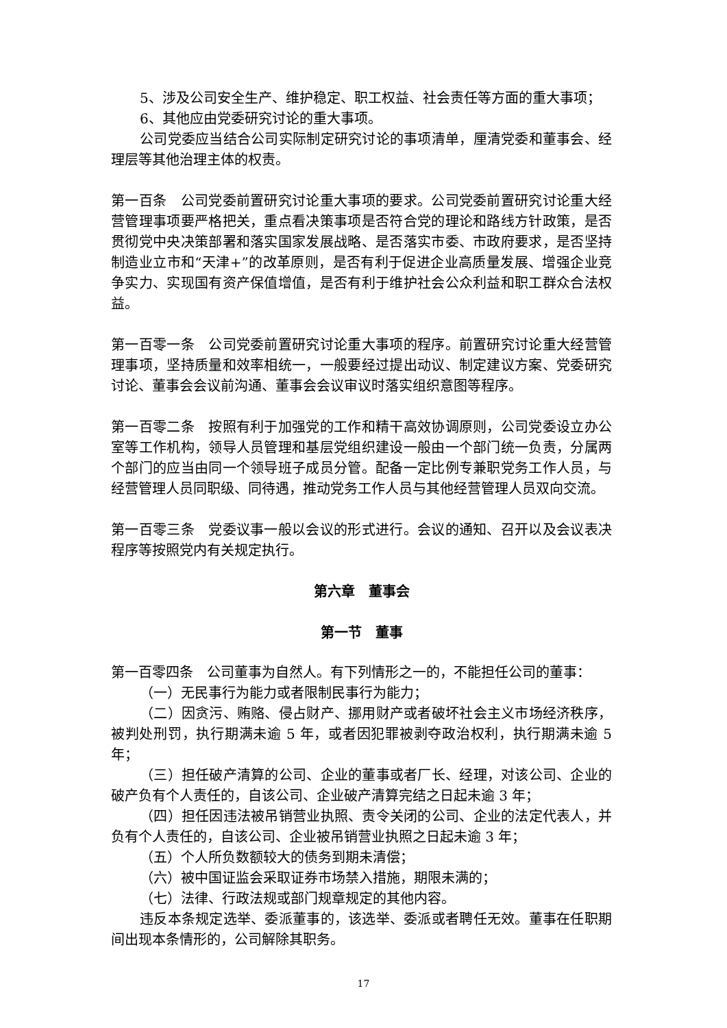5、涉及公司安全生产、维护稳定、职工权益、社会责任等方面的重大事项；
6、其他应由党委研究讨论的重大事项。
公司党委应当结合公司实际制定研究讨论的事项清单，厘清党委和董事会、经理层等其他治理主体的权责。
第一百条　公司党委前置研究讨论重大事项的要求。公司党委前置研究讨论重大经营管理事项要严格把关，重点看决策事项是否符合党的理论和路线方针政策，是否贯彻党中央决策部署和落实国家发展战略、是否落实市委、市政府要求，是否坚持制造业立市和“天津+”的改革原则，是否有利于促进企业高质量发展、增强企业竞争实力、实现国有资产保值增值，是否有利于维护社会公众利益和职工群众合法权益。
第一百零一条　公司党委前置研究讨论重大事项的程序。前置研究讨论重大经营管理事项，坚持质量和效率相统一，一般要经过提出动议、制定建议方案、党委研究讨论、董事会会议前沟通、董事会会议审议时落实组织意图等程序。
第一百零二条　按照有利于加强党的工作和精干高效协调原则，公司党委设立办公室等工作机构，领导人员管理和基层党组织建设一般由一个部门统一负责，分属两个部门的应当由同一个领导班子成员分管。配备一定比例专兼职党务工作人员，与经营管理人员同职级、同待遇，推动党务工作人员与其他经营管理人员双向交流。
第一百零三条　党委议事一般以会议的形式进行。会议的通知、召开以及会议表决程序等按照党内有关规定执行。
第六章　董事会
第一节　董事
第一百零四条　公司董事为自然人。有下列情形之一的，不能担任公司的董事：
（一）无民事行为能力或者限制民事行为能力；
（二）因贪污、贿赂、侵占财产、挪用财产或者破坏社会主义市场经济秩序，被判处刑罚，执行期满未逾 5 年，或者因犯罪被剥夺政治权利，执行期满未逾 5 年；
（三）担任破产清算的公司、企业的董事或者厂长、经理，对该公司、企业的破产负有个人责任的，自该公司、企业破产清算完结之日起未逾 3 年；
（四）担任因违法被吊销营业执照、责令关闭的公司、企业的法定代表人，并负有个人责任的，自该公司、企业被吊销营业执照之日起未逾 3 年；
（五）个人所负数额较大的债务到期未清偿；
（六）被中国证监会采取证券市场禁入措施，期限未满的；
（七）法律、行政法规或部门规章规定的其他内容。
违反本条规定选举、委派董事的，该选举、委派或者聘任无效。董事在任职期间出现本条情形的，公司解除其职务。
17